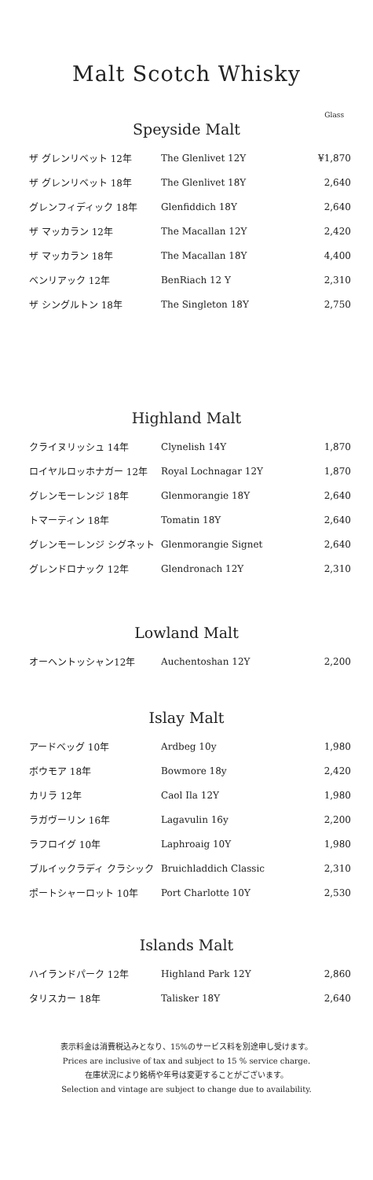Malt Scotch Whisky
Glass
Speyside Malt
| ザ グレンリベット 12年 | The Glenlivet 12Y | ¥1,870 |
| ザ グレンリベット 18年 | The Glenlivet 18Y | 2,640 |
| グレンフィディック 18年 | Glenfiddich 18Y | 2,640 |
| ザ マッカラン 12年 | The Macallan 12Y | 2,420 |
| ザ マッカラン 18年 | The Macallan 18Y | 4,400 |
| ベンリアック 12年 | BenRiach 12 Y | 2,310 |
| ザ シングルトン 18年 | The Singleton 18Y | 2,750 |
Highland Malt
| クライヌリッシュ 14年 | Clynelish 14Y | 1,870 |
| ロイヤルロッホナガー 12年 | Royal Lochnagar 12Y | 1,870 |
| グレンモーレンジ 18年 | Glenmorangie 18Y | 2,640 |
| トマーティン 18年 | Tomatin 18Y | 2,640 |
| グレンモーレンジ シグネット | Glenmorangie Signet | 2,640 |
| グレンドロナック 12年 | Glendronach 12Y | 2,310 |
Lowland Malt
| オーヘントッシャン12年 | Auchentoshan 12Y | 2,200 |
Islay Malt
| アードベッグ 10年 | Ardbeg 10y | 1,980 |
| ボウモア 18年 | Bowmore 18y | 2,420 |
| カリラ 12年 | Caol Ila 12Y | 1,980 |
| ラガヴーリン 16年 | Lagavulin 16y | 2,200 |
| ラフロイグ 10年 | Laphroaig 10Y | 1,980 |
| ブルイックラディ クラシック | Bruichladdich Classic | 2,310 |
| ポートシャーロット 10年 | Port Charlotte 10Y | 2,530 |
Islands Malt
| ハイランドパーク 12年 | Highland Park 12Y | 2,860 |
| タリスカー 18年 | Talisker 18Y | 2,640 |
表示料金は消費税込みとなり、15%のサービス料を別途申し受けます。
Prices are inclusive of tax and subject to 15 % service charge.
在庫状況により銘柄や年号は変更することがございます。
Selection and vintage are subject to change due to availability.